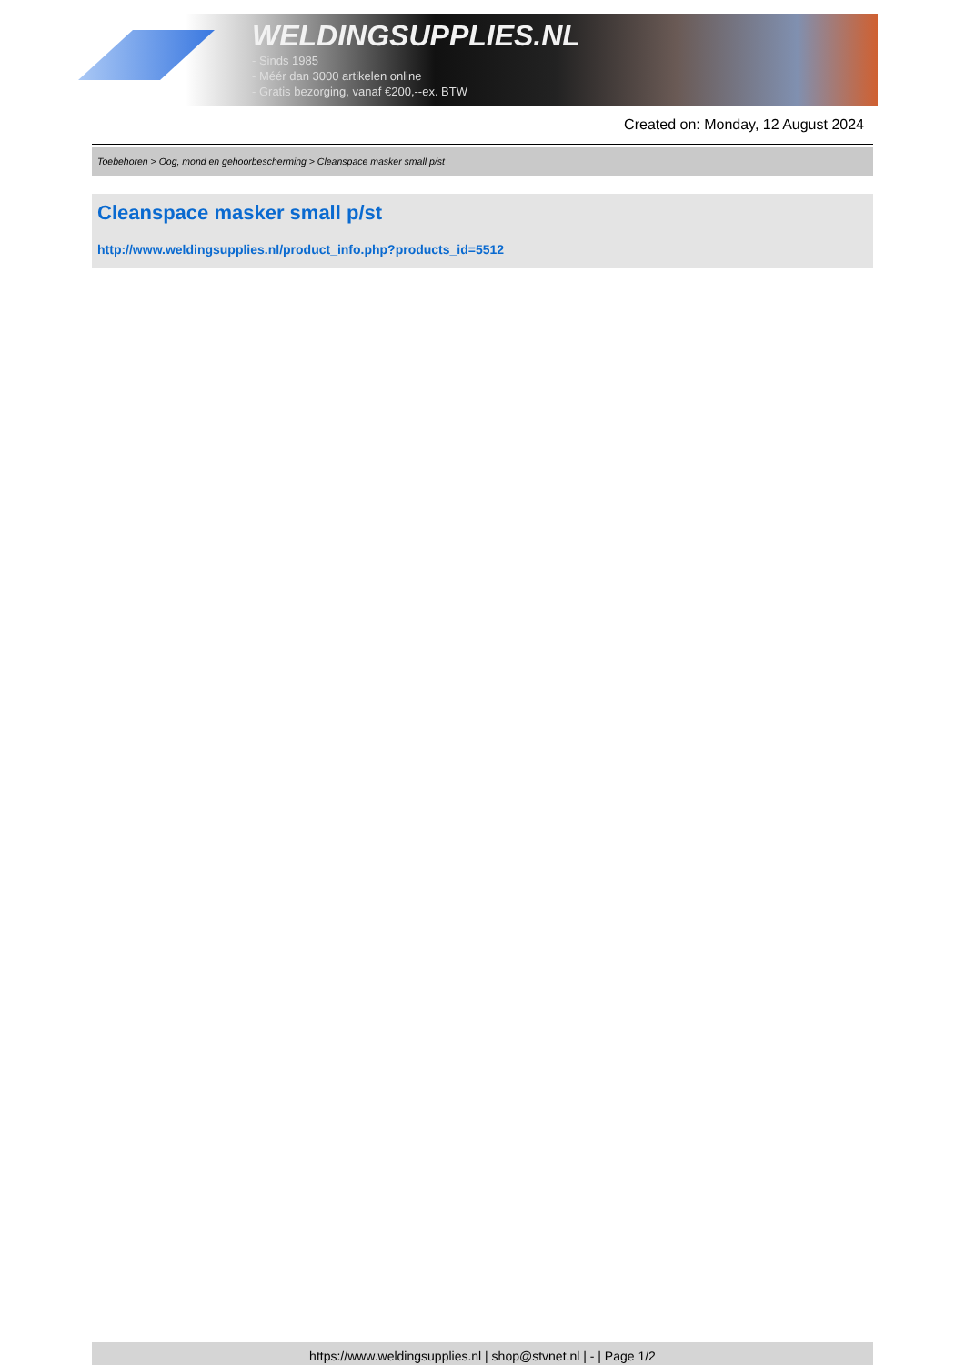WELDINGSUPPLIES.NL
- Sinds 1985
- Méér dan 3000 artikelen online
- Gratis bezorging, vanaf €200,--ex. BTW
Created on: Monday, 12 August 2024
Toebehoren > Oog, mond en gehoorbescherming > Cleanspace masker small p/st
Cleanspace masker small p/st
http://www.weldingsupplies.nl/product_info.php?products_id=5512
https://www.weldingsupplies.nl | shop@stvnet.nl | - | Page 1/2